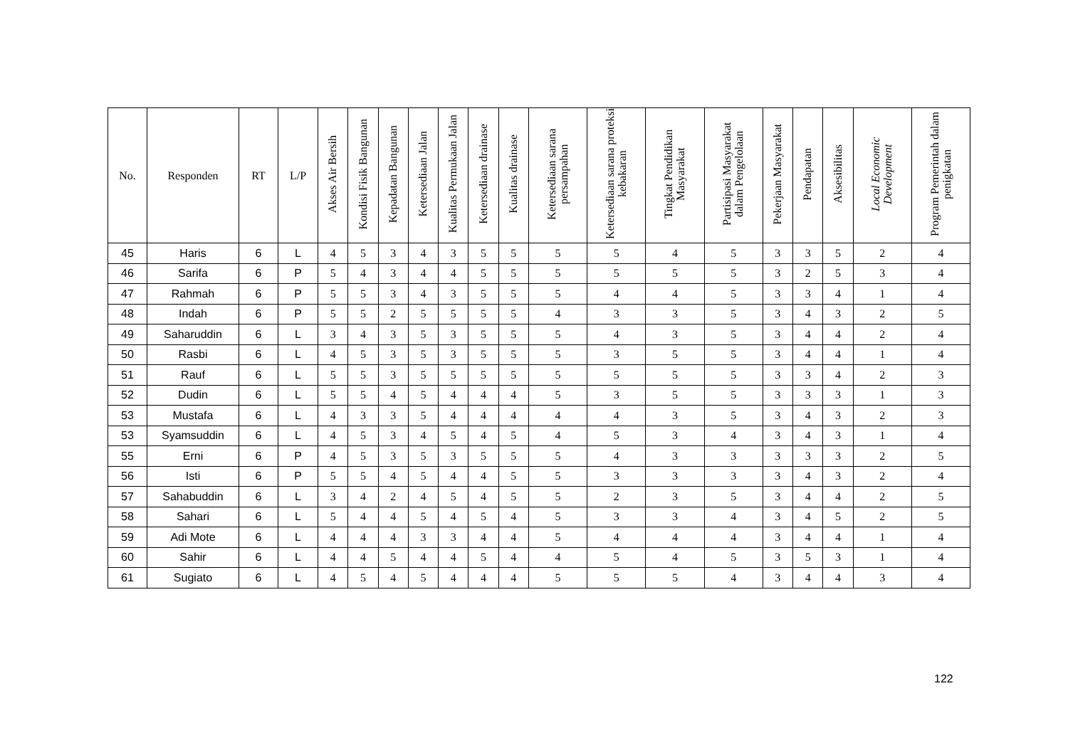| No. | Responden | RT | L/P | Akses Air Bersih | Kondisi Fisik Bangunan | Kepadatan Bangunan | Ketersediaan Jalan | Kualitas Permukaan Jalan | Ketersediaan drainase | Kualitas drainase | Ketersediaan sarana persampahan | Ketersediaan sarana proteksi kebakaran | Tingkat Pendidikan Masyarakat | Partisipasi Masyarakat dalam Pengelolaan | Pekerjaan Masyarakat | Pendapatan | Aksesibilitas | Local Economic Development | Program Pemerintah dalam penigkatan |
| --- | --- | --- | --- | --- | --- | --- | --- | --- | --- | --- | --- | --- | --- | --- | --- | --- | --- | --- | --- |
| 45 | Haris | 6 | L | 4 | 5 | 3 | 4 | 3 | 5 | 5 | 5 | 5 | 4 | 5 | 3 | 3 | 5 | 2 | 4 |
| 46 | Sarifa | 6 | P | 5 | 4 | 3 | 4 | 4 | 5 | 5 | 5 | 5 | 5 | 5 | 3 | 2 | 5 | 3 | 4 |
| 47 | Rahmah | 6 | P | 5 | 5 | 3 | 4 | 3 | 5 | 5 | 5 | 4 | 4 | 5 | 3 | 3 | 4 | 1 | 4 |
| 48 | Indah | 6 | P | 5 | 5 | 2 | 5 | 5 | 5 | 5 | 4 | 3 | 3 | 5 | 3 | 4 | 3 | 2 | 5 |
| 49 | Saharuddin | 6 | L | 3 | 4 | 3 | 5 | 3 | 5 | 5 | 5 | 4 | 3 | 5 | 3 | 4 | 4 | 2 | 4 |
| 50 | Rasbi | 6 | L | 4 | 5 | 3 | 5 | 3 | 5 | 5 | 5 | 3 | 5 | 5 | 3 | 4 | 4 | 1 | 4 |
| 51 | Rauf | 6 | L | 5 | 5 | 3 | 5 | 5 | 5 | 5 | 5 | 5 | 5 | 5 | 3 | 3 | 4 | 2 | 3 |
| 52 | Dudin | 6 | L | 5 | 5 | 4 | 5 | 4 | 4 | 4 | 5 | 3 | 5 | 5 | 3 | 3 | 3 | 1 | 3 |
| 53 | Mustafa | 6 | L | 4 | 3 | 3 | 5 | 4 | 4 | 4 | 4 | 4 | 3 | 5 | 3 | 4 | 3 | 2 | 3 |
| 53 | Syamsuddin | 6 | L | 4 | 5 | 3 | 4 | 5 | 4 | 5 | 4 | 5 | 3 | 4 | 3 | 4 | 3 | 1 | 4 |
| 55 | Erni | 6 | P | 4 | 5 | 3 | 5 | 3 | 5 | 5 | 5 | 4 | 3 | 3 | 3 | 3 | 3 | 2 | 5 |
| 56 | Isti | 6 | P | 5 | 5 | 4 | 5 | 4 | 4 | 5 | 5 | 3 | 3 | 3 | 3 | 4 | 3 | 2 | 4 |
| 57 | Sahabuddin | 6 | L | 3 | 4 | 2 | 4 | 5 | 4 | 5 | 5 | 2 | 3 | 5 | 3 | 4 | 4 | 2 | 5 |
| 58 | Sahari | 6 | L | 5 | 4 | 4 | 5 | 4 | 5 | 4 | 5 | 3 | 3 | 4 | 3 | 4 | 5 | 2 | 5 |
| 59 | Adi Mote | 6 | L | 4 | 4 | 4 | 3 | 3 | 4 | 4 | 5 | 4 | 4 | 4 | 3 | 4 | 4 | 1 | 4 |
| 60 | Sahir | 6 | L | 4 | 4 | 5 | 4 | 4 | 5 | 4 | 4 | 5 | 4 | 5 | 3 | 5 | 3 | 1 | 4 |
| 61 | Sugiato | 6 | L | 4 | 5 | 4 | 5 | 4 | 4 | 4 | 5 | 5 | 5 | 4 | 3 | 4 | 4 | 3 | 4 |
122